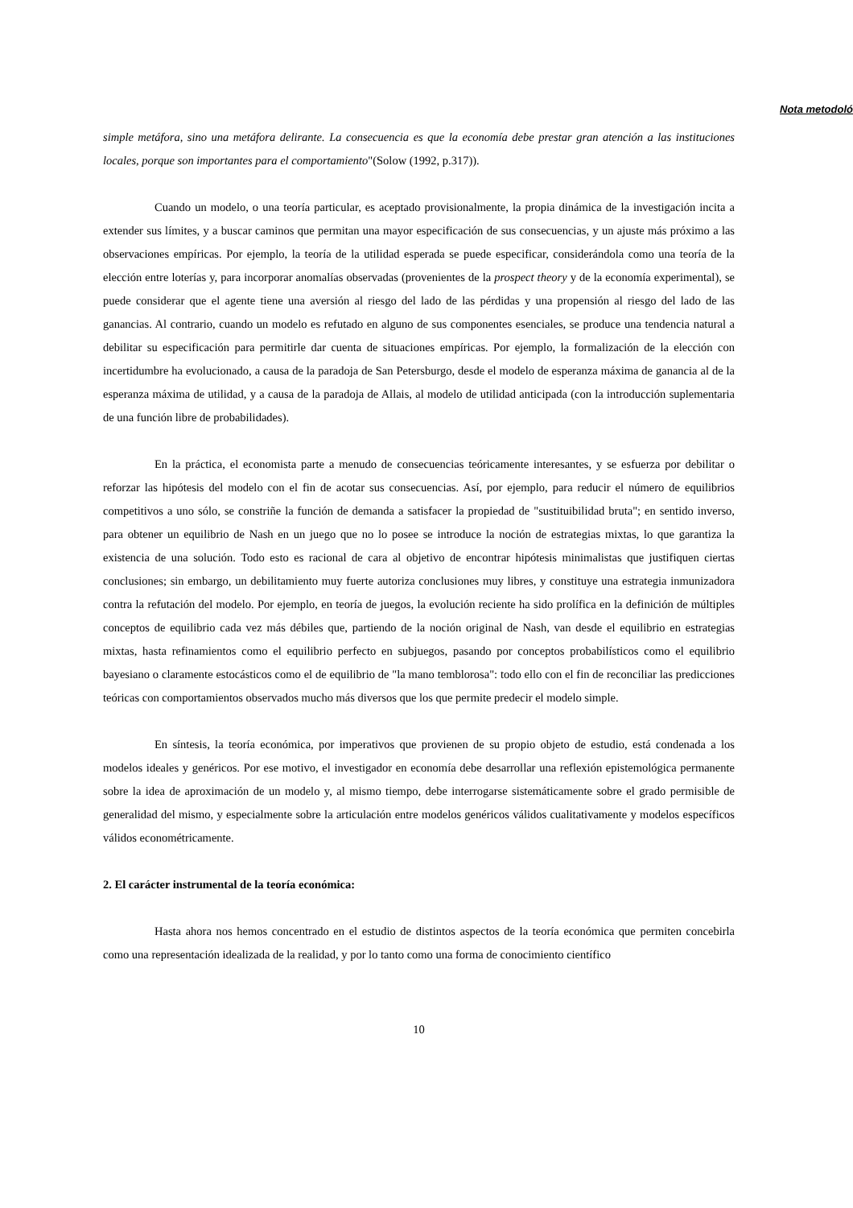Nota metodoló
simple metáfora, sino una metáfora delirante. La consecuencia es que la economía debe prestar gran atención a las instituciones locales, porque son importantes para el comportamiento"(Solow (1992, p.317)).
Cuando un modelo, o una teoría particular, es aceptado provisionalmente, la propia dinámica de la investigación incita a extender sus límites, y a buscar caminos que permitan una mayor especificación de sus consecuencias, y un ajuste más próximo a las observaciones empíricas. Por ejemplo, la teoría de la utilidad esperada se puede especificar, considerándola como una teoría de la elección entre loterías y, para incorporar anomalías observadas (provenientes de la prospect theory y de la economía experimental), se puede considerar que el agente tiene una aversión al riesgo del lado de las pérdidas y una propensión al riesgo del lado de las ganancias. Al contrario, cuando un modelo es refutado en alguno de sus componentes esenciales, se produce una tendencia natural a debilitar su especificación para permitirle dar cuenta de situaciones empíricas. Por ejemplo, la formalización de la elección con incertidumbre ha evolucionado, a causa de la paradoja de San Petersburgo, desde el modelo de esperanza máxima de ganancia al de la esperanza máxima de utilidad, y a causa de la paradoja de Allais, al modelo de utilidad anticipada (con la introducción suplementaria de una función libre de probabilidades).
En la práctica, el economista parte a menudo de consecuencias teóricamente interesantes, y se esfuerza por debilitar o reforzar las hipótesis del modelo con el fin de acotar sus consecuencias. Así, por ejemplo, para reducir el número de equilibrios competitivos a uno sólo, se constriñe la función de demanda a satisfacer la propiedad de "sustituibilidad bruta"; en sentido inverso, para obtener un equilibrio de Nash en un juego que no lo posee se introduce la noción de estrategias mixtas, lo que garantiza la existencia de una solución. Todo esto es racional de cara al objetivo de encontrar hipótesis minimalistas que justifiquen ciertas conclusiones; sin embargo, un debilitamiento muy fuerte autoriza conclusiones muy libres, y constituye una estrategia inmunizadora contra la refutación del modelo. Por ejemplo, en teoría de juegos, la evolución reciente ha sido prolífica en la definición de múltiples conceptos de equilibrio cada vez más débiles que, partiendo de la noción original de Nash, van desde el equilibrio en estrategias mixtas, hasta refinamientos como el equilibrio perfecto en subjuegos, pasando por conceptos probabilísticos como el equilibrio bayesiano o claramente estocásticos como el de equilibrio de "la mano temblorosa": todo ello con el fin de reconciliar las predicciones teóricas con comportamientos observados mucho más diversos que los que permite predecir el modelo simple.
En síntesis, la teoría económica, por imperativos que provienen de su propio objeto de estudio, está condenada a los modelos ideales y genéricos. Por ese motivo, el investigador en economía debe desarrollar una reflexión epistemológica permanente sobre la idea de aproximación de un modelo y, al mismo tiempo, debe interrogarse sistemáticamente sobre el grado permisible de generalidad del mismo, y especialmente sobre la articulación entre modelos genéricos válidos cualitativamente y modelos específicos válidos econométricamente.
2. El carácter instrumental de la teoría económica:
Hasta ahora nos hemos concentrado en el estudio de distintos aspectos de la teoría económica que permiten concebirla como una representación idealizada de la realidad, y por lo tanto como una forma de conocimiento científico
10